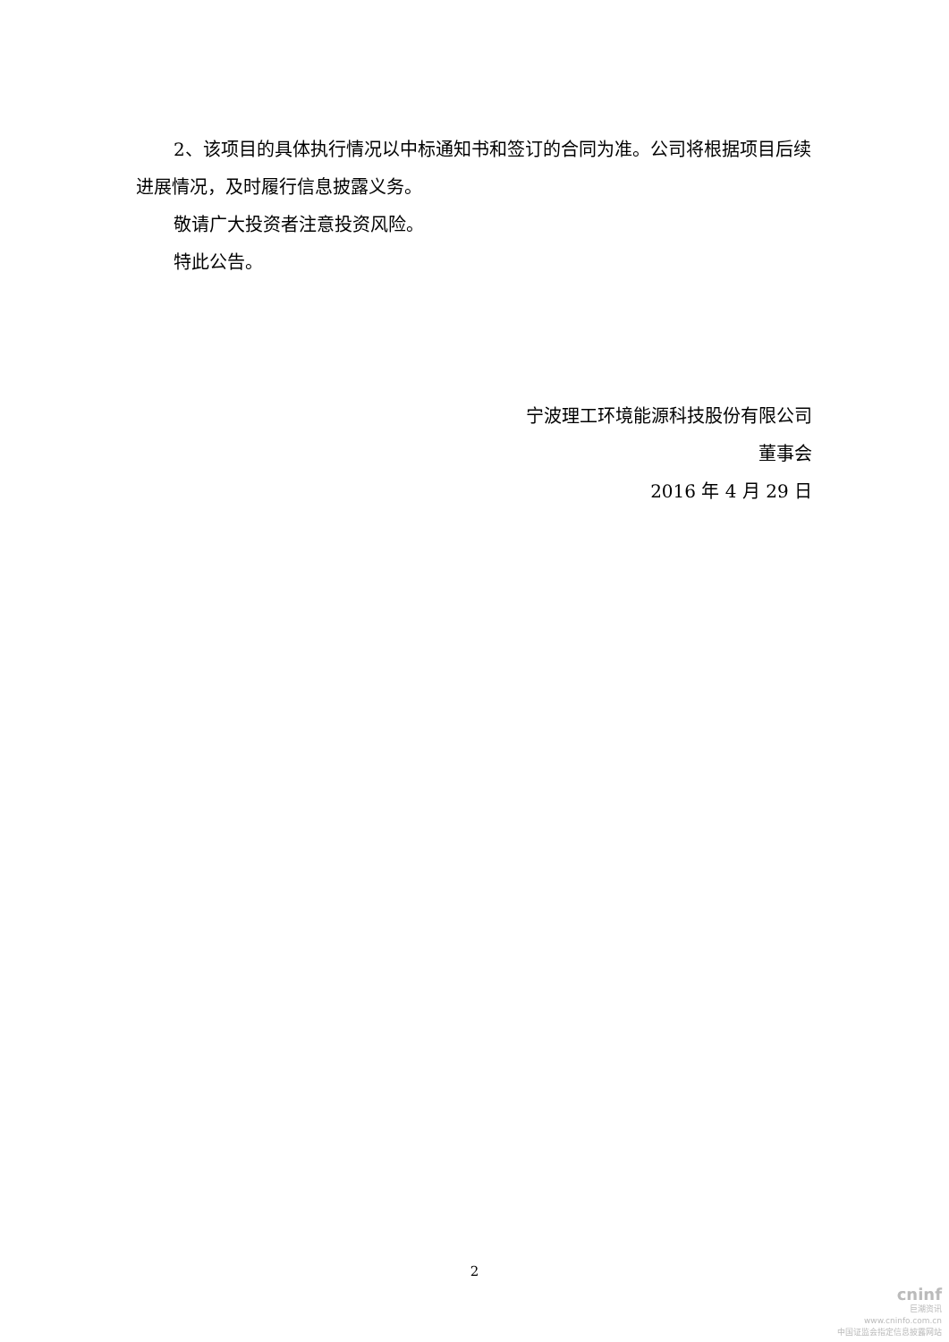2、该项目的具体执行情况以中标通知书和签订的合同为准。公司将根据项目后续进展情况，及时履行信息披露义务。
敬请广大投资者注意投资风险。
特此公告。
宁波理工环境能源科技股份有限公司
董事会
2016 年 4 月 29 日
2
cninf
巨潮资讯
www.cninfo.com.cn
中国证监会指定信息披露网站